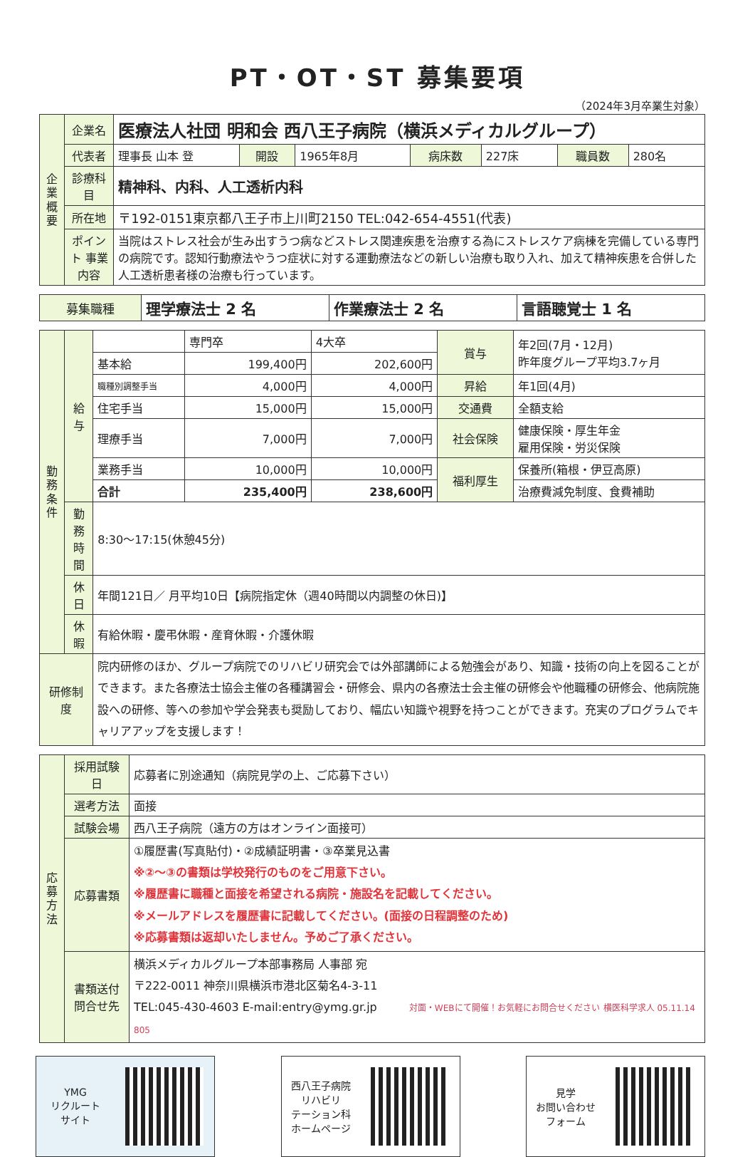PT・OT・ST 募集要項
（2024年3月卒業生対象）
| 企業概要 | 企業名 | 医療法人社団 明和会 西八王子病院（横浜メディカルグループ） | | | | | | |
| | 代表者 | 理事長 山本 登 | 開設 | 1965年8月 | 病床数 | 227床 | 職員数 | 280名 |
| | 診療科目 | 精神科、内科、人工透析内科 | | | | | | |
| | 所在地 | 〒192-0151東京都八王子市上川町2150 TEL:042-654-4551(代表) | | | | | | |
| | ポイント 事業内容 | 当院はストレス社会が生み出すうつ病などストレス関連疾患を治療する為にストレスケア病棟を完備している専門の病院です。認知行動療法やうつ症状に対する運動療法などの新しい治療も取り入れ、加えて精神疾患を合併した人工透析患者様の治療も行っています。 | | | | | | |
| 募集職種 | 理学療法士 2 名 | 作業療法士 2 名 | 言語聴覚士 1 名 |
| 勤務条件 | 給与 | | 専門卒 | 4大卒 | 賞与 | 年2回(7月・12月) 昨年度グループ平均3.7ヶ月 |
| | | 基本給 | 199,400円 | 202,600円 | | |
| | | 職種別調整手当 | 4,000円 | 4,000円 | 昇給 | 年1回(4月) |
| | | 住宅手当 | 15,000円 | 15,000円 | 交通費 | 全額支給 |
| | | 理療手当 | 7,000円 | 7,000円 | 社会保険 | 健康保険・厚生年金 雇用保険・労災保険 |
| | | 業務手当 | 10,000円 | 10,000円 | 福利厚生 | 保養所(箱根・伊豆高原) |
| | | 合計 | 235,400円 | 238,600円 | | 治療費減免制度、食費補助 |
| | 勤務時間 | 8:30～17:15(休憩45分) | | | | |
| | 休日 | 年間121日／ 月平均10日【病院指定休（週40時間以内調整の休日)】 | | | | |
| | 休暇 | 有給休暇・慶弔休暇・産育休暇・介護休暇 | | | | |
| 研修制度 | | 院内研修のほか、グループ病院でのリハビリ研究会では外部講師による勉強会があり、知識・技術の向上を図ることができます。また各療法士協会主催の各種講習会・研修会、県内の各療法士会主催の研修会や他職種の研修会、他病院施設への研修、等への参加や学会発表も奨励しており、幅広い知識や視野を持つことができます。充実のプログラムでキャリアアップを支援します！ | | | | |
| 応募方法 | 採用試験日 | 応募者に別途通知（病院見学の上、ご応募下さい） |
| | 選考方法 | 面接 |
| | 試験会場 | 西八王子病院（遠方の方はオンライン面接可） |
| | 応募書類 | ①履歴書(写真貼付)・②成績証明書・③卒業見込書 ※②～③の書類は学校発行のものをご用意下さい。 ※履歴書に職種と面接を希望される病院・施設名を記載してください。 ※メールアドレスを履歴書に記載してください。(面接の日程調整のため) ※応募書類は返却いたしません。予めご了承ください。 |
| | 書類送付 問合せ先 | 横浜メディカルグループ本部事務局 人事部 宛 〒222-0011 神奈川県横浜市港北区菊名4-3-11 TEL:045-430-4603 E-mail:entry@ymg.gr.jp 対面・WEBにて開催！お気軽にお問合せください 横医科学求人 05.11.14 805 |
YMG
リクルート
サイト
西八王子病院
リハビリ
テーション科
ホームページ
見学
お問い合わせ
フォーム